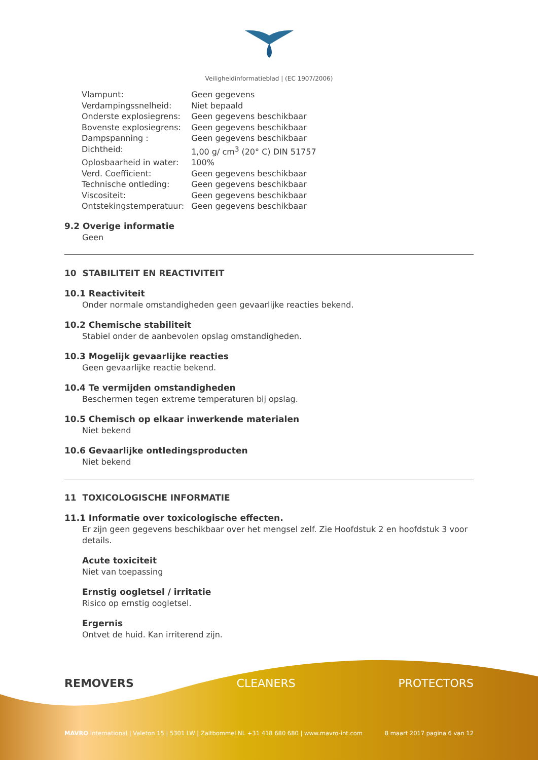Veiligheidinformatieblad | (EC 1907/2006)
| Vlampunt: | Geen gegevens |
| Verdampingssnelheid: | Niet bepaald |
| Onderste explosiegrens: | Geen gegevens beschikbaar |
| Bovenste explosiegrens: | Geen gegevens beschikbaar |
| Dampspanning : | Geen gegevens beschikbaar |
| Dichtheid: | 1,00 g/ cm<sup>3</sup> (20° C) DIN 51757 |
| Oplosbaarheid in water: | 100% |
| Verd. Coefficient: | Geen gegevens beschikbaar |
| Technische ontleding: | Geen gegevens beschikbaar |
| Viscositeit: | Geen gegevens beschikbaar |
| Ontstekingstemperatuur: | Geen gegevens beschikbaar |
9.2 Overige informatie
Geen
10 STABILITEIT EN REACTIVITEIT
10.1 Reactiviteit
Onder normale omstandigheden geen gevaarlijke reacties bekend.
10.2 Chemische stabiliteit
Stabiel onder de aanbevolen opslag omstandigheden.
10.3 Mogelijk gevaarlijke reacties
Geen gevaarlijke reactie bekend.
10.4 Te vermijden omstandigheden
Beschermen tegen extreme temperaturen bij opslag.
10.5 Chemisch op elkaar inwerkende materialen
Niet bekend
10.6 Gevaarlijke ontledingsproducten
Niet bekend
11 TOXICOLOGISCHE INFORMATIE
11.1 Informatie over toxicologische effecten.
Er zijn geen gegevens beschikbaar over het mengsel zelf. Zie Hoofdstuk 2 en hoofdstuk 3 voor details.
Acute toxiciteit
Niet van toepassing
Ernstig oogletsel / irritatie
Risico op ernstig oogletsel.
Ergernis
Ontvet de huid. Kan irriterend zijn.
REMOVERS CLEANERS PROTECTORS
MAVRO International | Valeton 15 | 5301 LW | Zaltbommel NL +31 418 680 680 | www.mavro-int.com 8 maart 2017 pagina 6 van 12